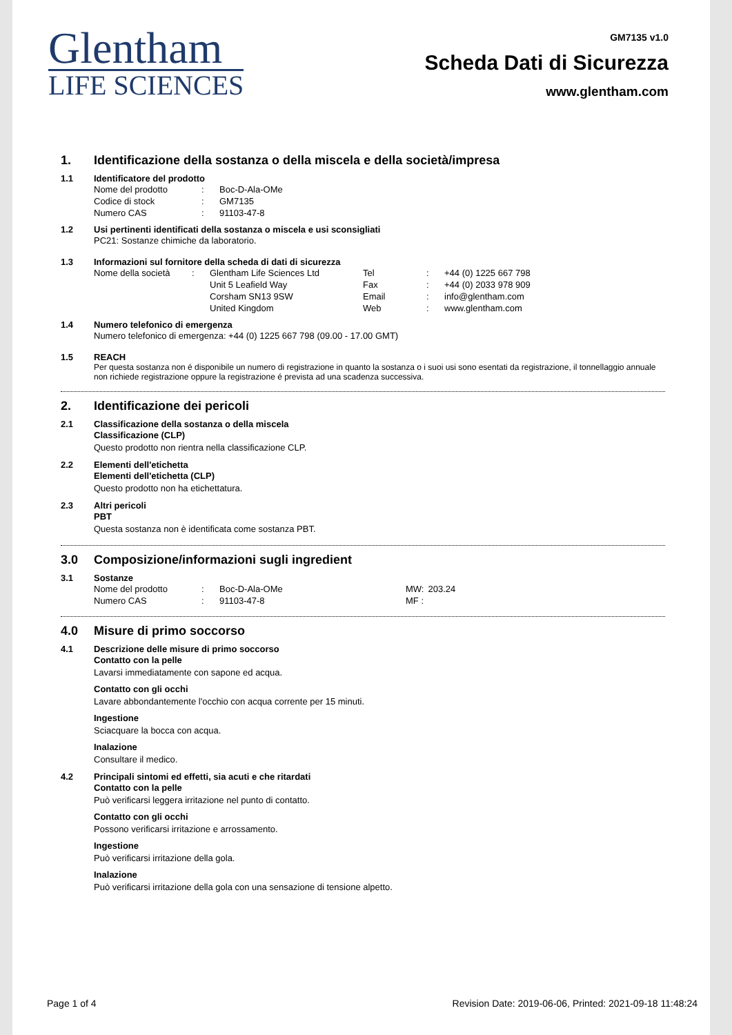Glentham
LIFE SCIENCES
GM7135 v1.0
Scheda Dati di Sicurezza
www.glentham.com
1. Identificazione della sostanza o della miscela e della società/impresa
1.1 Identificatore del prodotto
| Nome del prodotto | : | Boc-D-Ala-OMe |
| Codice di stock | : | GM7135 |
| Numero CAS | : | 91103-47-8 |
1.2 Usi pertinenti identificati della sostanza o miscela e usi sconsigliati
PC21: Sostanze chimiche da laboratorio.
1.3 Informazioni sul fornitore della scheda di dati di sicurezza
| Nome della società | : | Glentham Life Sciences Ltd Unit 5 Leafield Way Corsham SN13 9SW United Kingdom | Tel Fax Email Web | : : : : | +44 (0) 1225 667 798 +44 (0) 2033 978 909 info@glentham.com www.glentham.com |
1.4 Numero telefonico di emergenza
Numero telefonico di emergenza: +44 (0) 1225 667 798 (09.00 - 17.00 GMT)
1.5 REACH
Per questa sostanza non é disponibile un numero di registrazione in quanto la sostanza o i suoi usi sono esentati da registrazione, il tonnellaggio annuale non richiede registrazione oppure la registrazione é prevista ad una scadenza successiva.
2. Identificazione dei pericoli
2.1 Classificazione della sostanza o della miscela
Classificazione (CLP)
Questo prodotto non rientra nella classificazione CLP.
2.2 Elementi dell'etichetta
Elementi dell'etichetta (CLP)
Questo prodotto non ha etichettatura.
2.3 Altri pericoli
PBT
Questa sostanza non è identificata come sostanza PBT.
3.0 Composizione/informazioni sugli ingredient
3.1 Sostanze
| Nome del prodotto | : | Boc-D-Ala-OMe | MW: | 203.24 |
| Numero CAS | : | 91103-47-8 | MF : | |
4.0 Misure di primo soccorso
4.1 Descrizione delle misure di primo soccorso
Contatto con la pelle
Lavarsi immediatamente con sapone ed acqua.
Contatto con gli occhi
Lavare abbondantemente l'occhio con acqua corrente per 15 minuti.
Ingestione
Sciacquare la bocca con acqua.
Inalazione
Consultare il medico.
4.2 Principali sintomi ed effetti, sia acuti e che ritardati
Contatto con la pelle
Può verificarsi leggera irritazione nel punto di contatto.
Contatto con gli occhi
Possono verificarsi irritazione e arrossamento.
Ingestione
Può verificarsi irritazione della gola.
Inalazione
Può verificarsi irritazione della gola con una sensazione di tensione alpetto.
Page 1 of 4 Revision Date: 2019-06-06, Printed: 2021-09-18 11:48:24